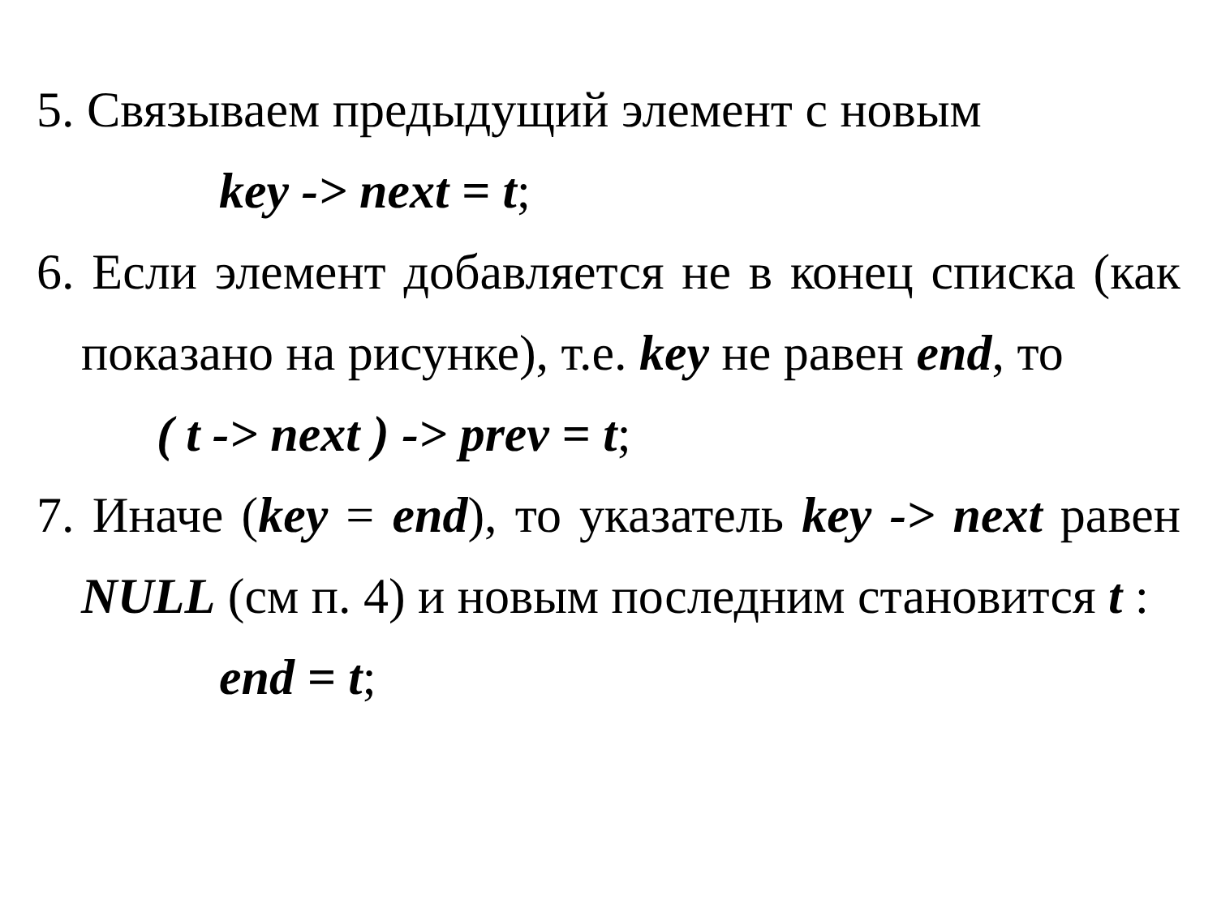5. Связываем предыдущий элемент с новым
key -> next = t;
6. Если элемент добавляется не в конец списка (как показано на рисунке), т.е. key не равен end, то
( t -> next ) -> prev = t;
7. Иначе (key = end), то указатель key -> next равен NULL (см п. 4) и новым последним становится t :
end = t;